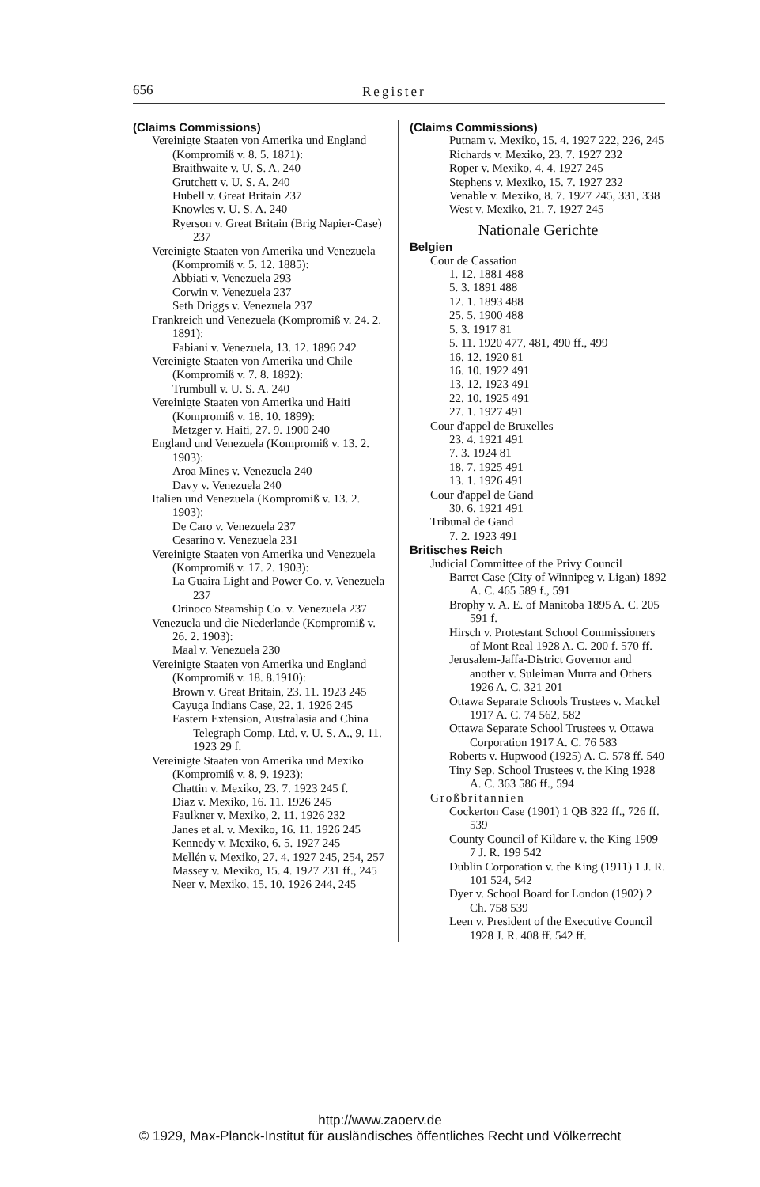656 Register
(Claims Commissions)
Vereinigte Staaten von Amerika und England (Kompromiß v. 8. 5. 1871):
Braithwaite v. U. S. A. 240
Grutchett v. U. S. A. 240
Hubell v. Great Britain 237
Knowles v. U. S. A. 240
Ryerson v. Great Britain (Brig Napier-Case) 237
Vereinigte Staaten von Amerika und Venezuela (Kompromiß v. 5. 12. 1885):
Abbiati v. Venezuela 293
Corwin v. Venezuela 237
Seth Driggs v. Venezuela 237
Frankreich und Venezuela (Kompromiß v. 24. 2. 1891):
Fabiani v. Venezuela, 13. 12. 1896 242
Vereinigte Staaten von Amerika und Chile (Kompromiß v. 7. 8. 1892):
Trumbull v. U. S. A. 240
Vereinigte Staaten von Amerika und Haiti (Kompromiß v. 18. 10. 1899):
Metzger v. Haiti, 27. 9. 1900 240
England und Venezuela (Kompromiß v. 13. 2. 1903):
Aroa Mines v. Venezuela 240
Davy v. Venezuela 240
Italien und Venezuela (Kompromiß v. 13. 2. 1903):
De Caro v. Venezuela 237
Cesarino v. Venezuela 231
Vereinigte Staaten von Amerika und Venezuela (Kompromiß v. 17. 2. 1903):
La Guaira Light and Power Co. v. Venezuela 237
Orinoco Steamship Co. v. Venezuela 237
Venezuela und die Niederlande (Kompromiß v. 26. 2. 1903):
Maal v. Venezuela 230
Vereinigte Staaten von Amerika und England (Kompromiß v. 18. 8.1910):
Brown v. Great Britain, 23. 11. 1923 245
Cayuga Indians Case, 22. 1. 1926 245
Eastern Extension, Australasia and China Telegraph Comp. Ltd. v. U. S. A., 9. 11. 1923 29 f.
Vereinigte Staaten von Amerika und Mexiko (Kompromiß v. 8. 9. 1923):
Chattin v. Mexiko, 23. 7. 1923 245 f.
Diaz v. Mexiko, 16. 11. 1926 245
Faulkner v. Mexiko, 2. 11. 1926 232
Janes et al. v. Mexiko, 16. 11. 1926 245
Kennedy v. Mexiko, 6. 5. 1927 245
Mellén v. Mexiko, 27. 4. 1927 245, 254, 257
Massey v. Mexiko, 15. 4. 1927 231 ff., 245
Neer v. Mexiko, 15. 10. 1926 244, 245
(Claims Commissions)
Putnam v. Mexiko, 15. 4. 1927 222, 226, 245
Richards v. Mexiko, 23. 7. 1927 232
Roper v. Mexiko, 4. 4. 1927 245
Stephens v. Mexiko, 15. 7. 1927 232
Venable v. Mexiko, 8. 7. 1927 245, 331, 338
West v. Mexiko, 21. 7. 1927 245
Nationale Gerichte
Belgien
Cour de Cassation
1. 12. 1881 488
5. 3. 1891 488
12. 1. 1893 488
25. 5. 1900 488
5. 3. 1917 81
5. 11. 1920 477, 481, 490 ff., 499
16. 12. 1920 81
16. 10. 1922 491
13. 12. 1923 491
22. 10. 1925 491
27. 1. 1927 491
Cour d'appel de Bruxelles
23. 4. 1921 491
7. 3. 1924 81
18. 7. 1925 491
13. 1. 1926 491
Cour d'appel de Gand
30. 6. 1921 491
Tribunal de Gand
7. 2. 1923 491
Britisches Reich
Judicial Committee of the Privy Council
Barret Case (City of Winnipeg v. Ligan) 1892 A. C. 465 589 f., 591
Brophy v. A. E. of Manitoba 1895 A. C. 205 591 f.
Hirsch v. Protestant School Commissioners of Mont Real 1928 A. C. 200 f. 570 ff.
Jerusalem-Jaffa-District Governor and another v. Suleiman Murra and Others 1926 A. C. 321 201
Ottawa Separate Schools Trustees v. Mackel 1917 A. C. 74 562, 582
Ottawa Separate School Trustees v. Ottawa Corporation 1917 A. C. 76 583
Roberts v. Hupwood (1925) A. C. 578 ff. 540
Tiny Sep. School Trustees v. the King 1928 A. C. 363 586 ff., 594
Großbritannien
Cockerton Case (1901) 1 QB 322 ff., 726 ff. 539
County Council of Kildare v. the King 1909 7 J. R. 199 542
Dublin Corporation v. the King (1911) 1 J. R. 101 524, 542
Dyer v. School Board for London (1902) 2 Ch. 758 539
Leen v. President of the Executive Council 1928 J. R. 408 ff. 542 ff.
http://www.zaoerv.de
© 1929, Max-Planck-Institut für ausländisches öffentliches Recht und Völkerrecht